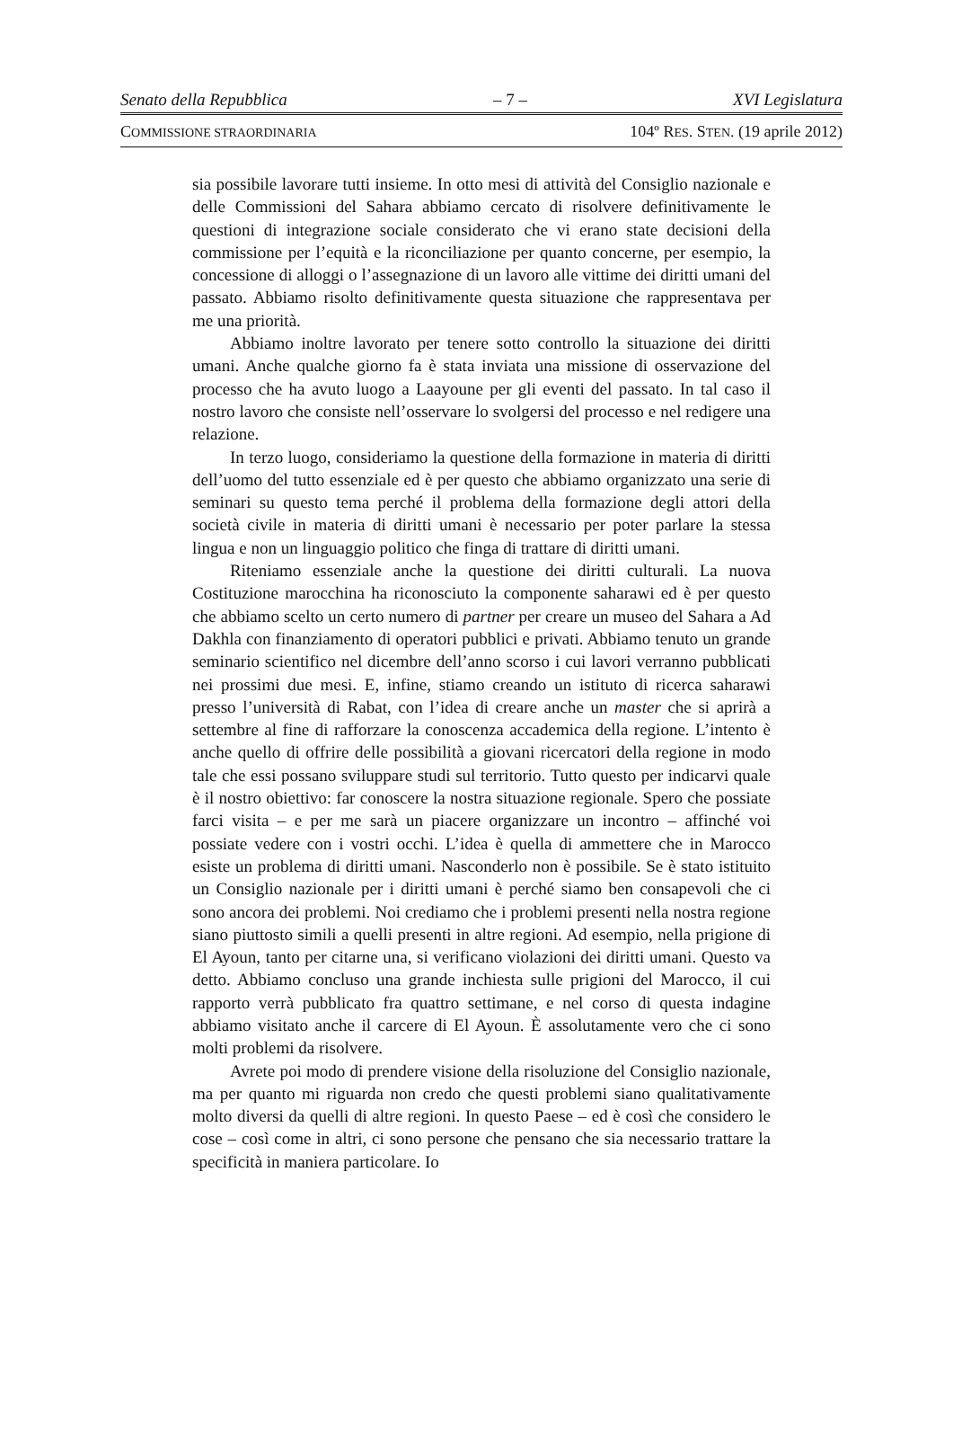Senato della Repubblica – 7 – XVI Legislatura
COMMISSIONE STRAORDINARIA 104º RES. STEN. (19 aprile 2012)
sia possibile lavorare tutti insieme. In otto mesi di attività del Consiglio nazionale e delle Commissioni del Sahara abbiamo cercato di risolvere definitivamente le questioni di integrazione sociale considerato che vi erano state decisioni della commissione per l’equità e la riconciliazione per quanto concerne, per esempio, la concessione di alloggi o l’assegnazione di un lavoro alle vittime dei diritti umani del passato. Abbiamo risolto definitivamente questa situazione che rappresentava per me una priorità.
Abbiamo inoltre lavorato per tenere sotto controllo la situazione dei diritti umani. Anche qualche giorno fa è stata inviata una missione di osservazione del processo che ha avuto luogo a Laayoune per gli eventi del passato. In tal caso il nostro lavoro che consiste nell’osservare lo svolgersi del processo e nel redigere una relazione.
In terzo luogo, consideriamo la questione della formazione in materia di diritti dell’uomo del tutto essenziale ed è per questo che abbiamo organizzato una serie di seminari su questo tema perché il problema della formazione degli attori della società civile in materia di diritti umani è necessario per poter parlare la stessa lingua e non un linguaggio politico che finga di trattare di diritti umani.
Riteniamo essenziale anche la questione dei diritti culturali. La nuova Costituzione marocchina ha riconosciuto la componente saharawi ed è per questo che abbiamo scelto un certo numero di partner per creare un museo del Sahara a Ad Dakhla con finanziamento di operatori pubblici e privati. Abbiamo tenuto un grande seminario scientifico nel dicembre dell’anno scorso i cui lavori verranno pubblicati nei prossimi due mesi. E, infine, stiamo creando un istituto di ricerca saharawi presso l’università di Rabat, con l’idea di creare anche un master che si aprirà a settembre al fine di rafforzare la conoscenza accademica della regione. L’intento è anche quello di offrire delle possibilità a giovani ricercatori della regione in modo tale che essi possano sviluppare studi sul territorio. Tutto questo per indicarvi quale è il nostro obiettivo: far conoscere la nostra situazione regionale. Spero che possiate farci visita – e per me sarà un piacere organizzare un incontro – affinché voi possiate vedere con i vostri occhi. L’idea è quella di ammettere che in Marocco esiste un problema di diritti umani. Nasconderlo non è possibile. Se è stato istituito un Consiglio nazionale per i diritti umani è perché siamo ben consapevoli che ci sono ancora dei problemi. Noi crediamo che i problemi presenti nella nostra regione siano piuttosto simili a quelli presenti in altre regioni. Ad esempio, nella prigione di El Ayoun, tanto per citarne una, si verificano violazioni dei diritti umani. Questo va detto. Abbiamo concluso una grande inchiesta sulle prigioni del Marocco, il cui rapporto verrà pubblicato fra quattro settimane, e nel corso di questa indagine abbiamo visitato anche il carcere di El Ayoun. È assolutamente vero che ci sono molti problemi da risolvere.
Avrete poi modo di prendere visione della risoluzione del Consiglio nazionale, ma per quanto mi riguarda non credo che questi problemi siano qualitativamente molto diversi da quelli di altre regioni. In questo Paese – ed è così che considero le cose – così come in altri, ci sono persone che pensano che sia necessario trattare la specificità in maniera particolare. Io